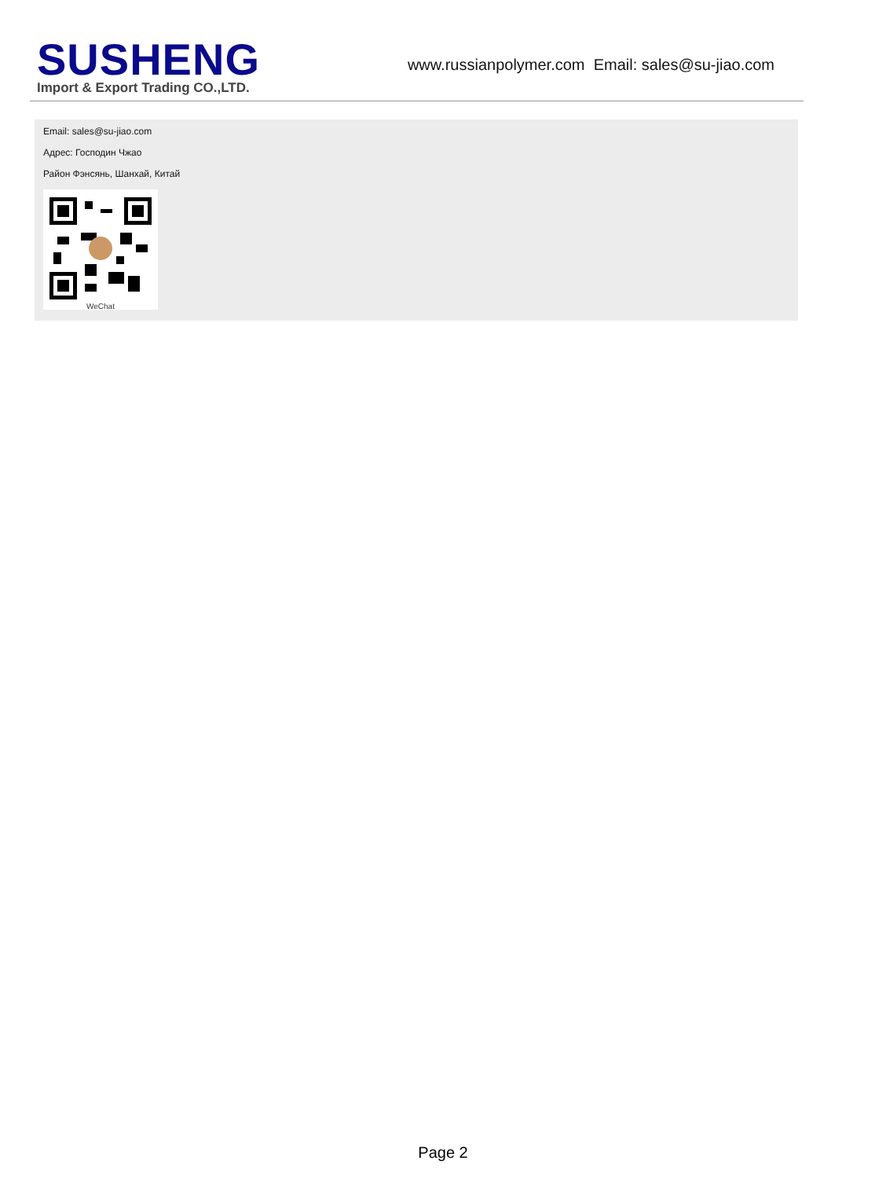SUSHENG
Import & Export Trading CO.,LTD.
www.russianpolymer.com Email: sales@su-jiao.com
Email: sales@su-jiao.com
Адрес: Господин Чжао
Район Фэнсянь, Шанхай, Китай
WeChat
Page 2